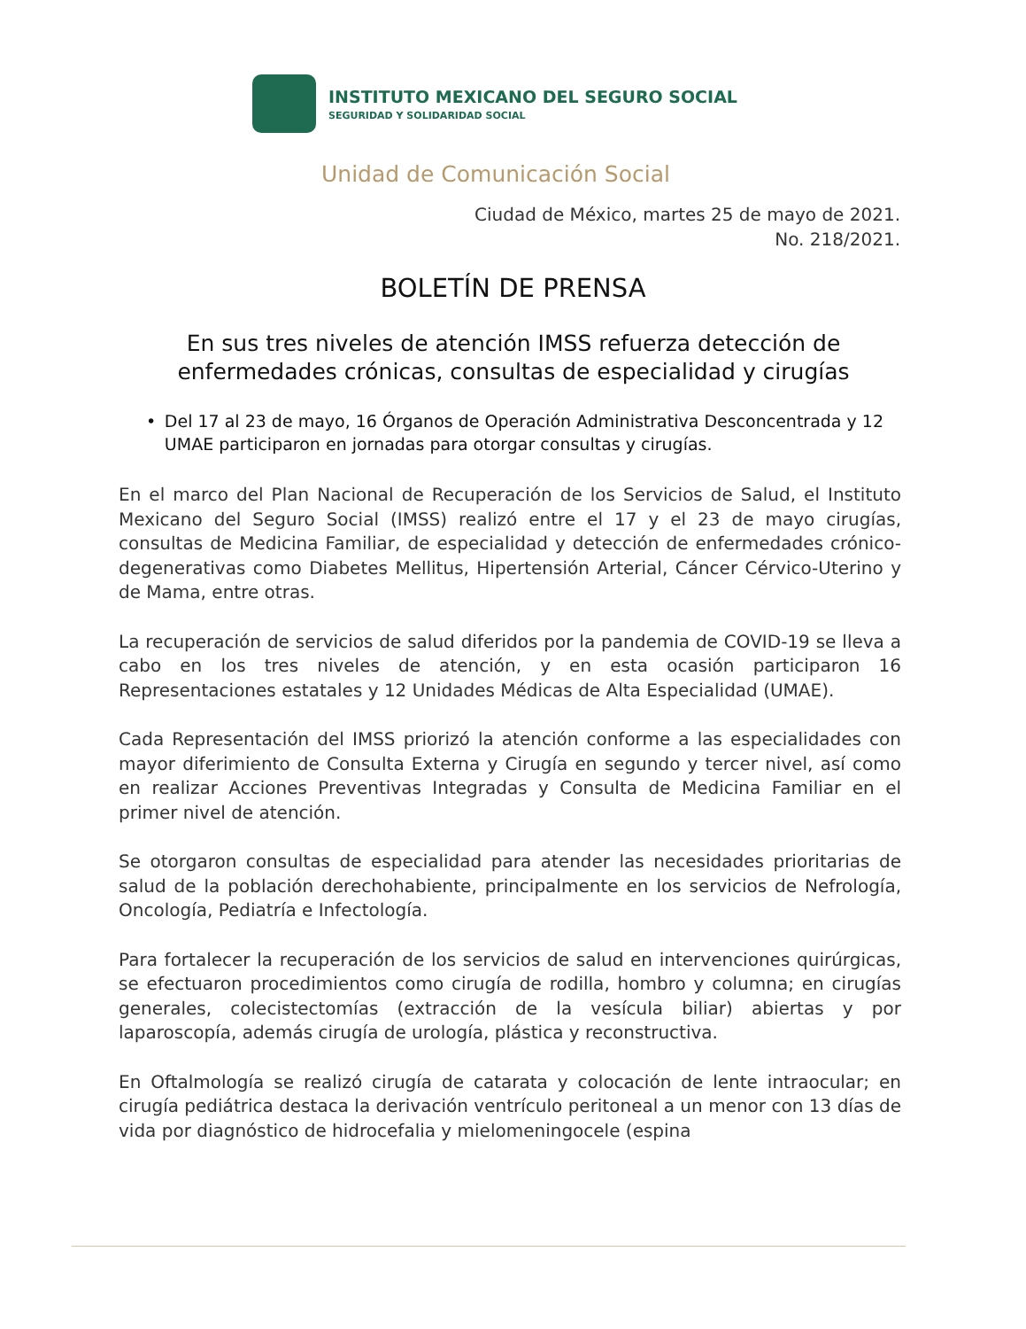INSTITUTO MEXICANO DEL SEGURO SOCIAL
SEGURIDAD Y SOLIDARIDAD SOCIAL
Unidad de Comunicación Social
Ciudad de México, martes 25 de mayo de 2021.
No. 218/2021.
BOLETÍN DE PRENSA
En sus tres niveles de atención IMSS refuerza detección de enfermedades crónicas, consultas de especialidad y cirugías
• Del 17 al 23 de mayo, 16 Órganos de Operación Administrativa Desconcentrada y 12 UMAE participaron en jornadas para otorgar consultas y cirugías.
En el marco del Plan Nacional de Recuperación de los Servicios de Salud, el Instituto Mexicano del Seguro Social (IMSS) realizó entre el 17 y el 23 de mayo cirugías, consultas de Medicina Familiar, de especialidad y detección de enfermedades crónico-degenerativas como Diabetes Mellitus, Hipertensión Arterial, Cáncer Cérvico-Uterino y de Mama, entre otras.
La recuperación de servicios de salud diferidos por la pandemia de COVID-19 se lleva a cabo en los tres niveles de atención, y en esta ocasión participaron 16 Representaciones estatales y 12 Unidades Médicas de Alta Especialidad (UMAE).
Cada Representación del IMSS priorizó la atención conforme a las especialidades con mayor diferimiento de Consulta Externa y Cirugía en segundo y tercer nivel, así como en realizar Acciones Preventivas Integradas y Consulta de Medicina Familiar en el primer nivel de atención.
Se otorgaron consultas de especialidad para atender las necesidades prioritarias de salud de la población derechohabiente, principalmente en los servicios de Nefrología, Oncología, Pediatría e Infectología.
Para fortalecer la recuperación de los servicios de salud en intervenciones quirúrgicas, se efectuaron procedimientos como cirugía de rodilla, hombro y columna; en cirugías generales, colecistectomías (extracción de la vesícula biliar) abiertas y por laparoscopía, además cirugía de urología, plástica y reconstructiva.
En Oftalmología se realizó cirugía de catarata y colocación de lente intraocular; en cirugía pediátrica destaca la derivación ventrículo peritoneal a un menor con 13 días de vida por diagnóstico de hidrocefalia y mielomeningocele (espina